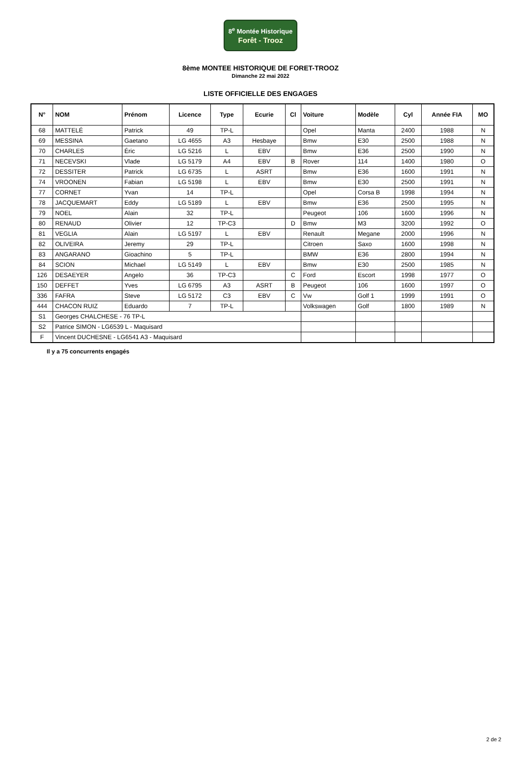8<sup>e</sup> Montée Historique
Forêt - Trooz
8ème MONTEE HISTORIQUE DE FORET-TROOZ
Dimanche 22 mai 2022
LISTE OFFICIELLE DES ENGAGES
| N° | NOM | Prénom | Licence | Type | Ecurie | Cl | Voiture | Modèle | Cyl | Année FIA | MO |
| --- | --- | --- | --- | --- | --- | --- | --- | --- | --- | --- | --- |
| 68 | MATTELÉ | Patrick | 49 | TP-L | | | Opel | Manta | 2400 | 1988 | N |
| 69 | MESSINA | Gaetano | LG 4655 | A3 | Hesbaye | | Bmw | E30 | 2500 | 1988 | N |
| 70 | CHARLES | Éric | LG 5216 | L | EBV | | Bmw | E36 | 2500 | 1990 | N |
| 71 | NECEVSKI | Vlade | LG 5179 | A4 | EBV | B | Rover | 114 | 1400 | 1980 | O |
| 72 | DESSITER | Patrick | LG 6735 | L | ASRT | | Bmw | E36 | 1600 | 1991 | N |
| 74 | VROONEN | Fabian | LG 5198 | L | EBV | | Bmw | E30 | 2500 | 1991 | N |
| 77 | CORNET | Yvan | 14 | TP-L | | | Opel | Corsa B | 1998 | 1994 | N |
| 78 | JACQUEMART | Eddy | LG 5189 | L | EBV | | Bmw | E36 | 2500 | 1995 | N |
| 79 | NOEL | Alain | 32 | TP-L | | | Peugeot | 106 | 1600 | 1996 | N |
| 80 | RENAUD | Olivier | 12 | TP-C3 | | D | Bmw | M3 | 3200 | 1992 | O |
| 81 | VEGLIA | Alain | LG 5197 | L | EBV | | Renault | Megane | 2000 | 1996 | N |
| 82 | OLIVEIRA | Jeremy | 29 | TP-L | | | Citroen | Saxo | 1600 | 1998 | N |
| 83 | ANGARANO | Gioachino | 5 | TP-L | | | BMW | E36 | 2800 | 1994 | N |
| 84 | SCION | Michael | LG 5149 | L | EBV | | Bmw | E30 | 2500 | 1985 | N |
| 126 | DESAEYER | Angelo | 36 | TP-C3 | | C | Ford | Escort | 1998 | 1977 | O |
| 150 | DEFFET | Yves | LG 6795 | A3 | ASRT | B | Peugeot | 106 | 1600 | 1997 | O |
| 336 | FAFRA | Steve | LG 5172 | C3 | EBV | C | Vw | Golf 1 | 1999 | 1991 | O |
| 444 | CHACON RUIZ | Eduardo | 7 | TP-L | | | Volkswagen | Golf | 1800 | 1989 | N |
| S1 | Georges CHALCHESE - 76 TP-L | | | | | | | | | | |
| S2 | Patrice SIMON - LG6539 L - Maquisard | | | | | | | | | | |
| F | Vincent DUCHESNE - LG6541 A3 - Maquisard | | | | | | | | | | |
Il y a 75 concurrents engagés
2 de 2